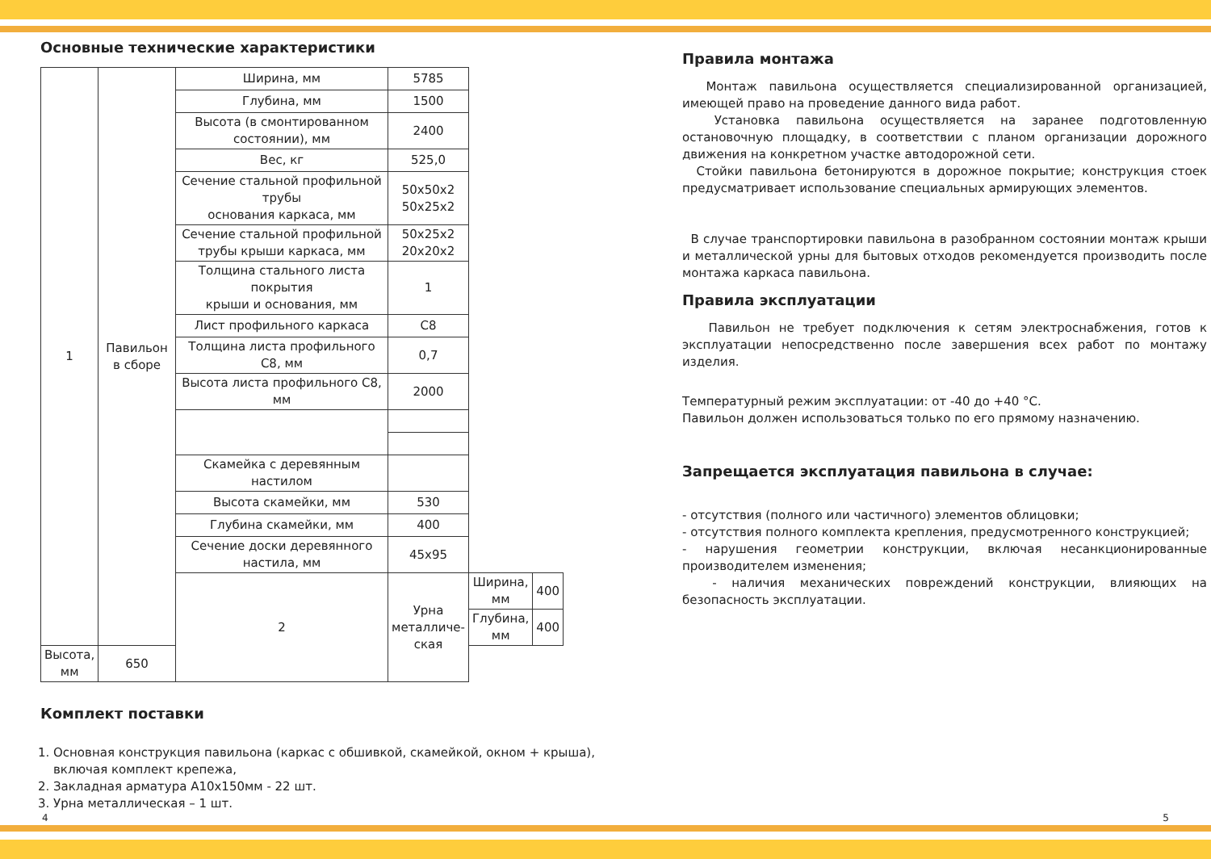Основные технические характеристики
| 1 | Павильон в сборе | Ширина, мм | 5785 | | |
| | | Глубина, мм | 1500 | | |
| | | Высота (в смонтированном состоянии), мм | 2400 | | |
| | | Вес, кг | 525,0 | | |
| | | Сечение стальной профильной трубы основания каркаса, мм | 50x50x2 50x25x2 | | |
| | | Сечение стальной профильной трубы крыши каркаса, мм | 50x25x2 20x20x2 | | |
| | | Толщина стального листа покрытия крыши и основания, мм | 1 | | |
| | | Лист профильного каркаса | С8 | | |
| | | Толщина листа профильного С8, мм | 0,7 | | |
| | | Высота листа профильного С8, мм | 2000 | | |
| | | Скамейка с деревянным настилом | | | |
| | | Высота скамейки, мм | 530 | | |
| | | Глубина скамейки, мм | 400 | | |
| | | Сечение доски деревянного настила, мм | 45x95 | | |
| | | 2 | Урна металличе- ская | Ширина, мм | 400 |
| | | | | Глубина, мм | 400 |
| Высота, мм | 650 | | | | |
Комплект поставки
1. Основная конструкция павильона (каркас с обшивкой, скамейкой, окном + крыша), включая комплект крепежа,
2. Закладная арматура А10х150мм - 22 шт.
3. Урна металлическая – 1 шт.
Правила монтажа
Монтаж павильона осуществляется специализированной организацией, имеющей право на проведение данного вида работ.
Установка павильона осуществляется на заранее подготовленную остановочную площадку, в соответствии с планом организации дорожного движения на конкретном участке автодорожной сети.
Стойки павильона бетонируются в дорожное покрытие; конструкция стоек предусматривает использование специальных армирующих элементов.
В случае транспортировки павильона в разобранном состоянии монтаж крыши и металлической урны для бытовых отходов рекомендуется производить после монтажа каркаса павильона.
Правила эксплуатации
Павильон не требует подключения к сетям электроснабжения, готов к эксплуатации непосредственно после завершения всех работ по монтажу изделия.
Температурный режим эксплуатации: от -40 до +40 °С.
Павильон должен использоваться только по его прямому назначению.
Запрещается эксплуатация павильона в случае:
- отсутствия (полного или частичного) элементов облицовки;
- отсутствия полного комплекта крепления, предусмотренного конструкцией;
- нарушения геометрии конструкции, включая несанкционированные производителем изменения;
- наличия механических повреждений конструкции, влияющих на безопасность эксплуатации.
4 5